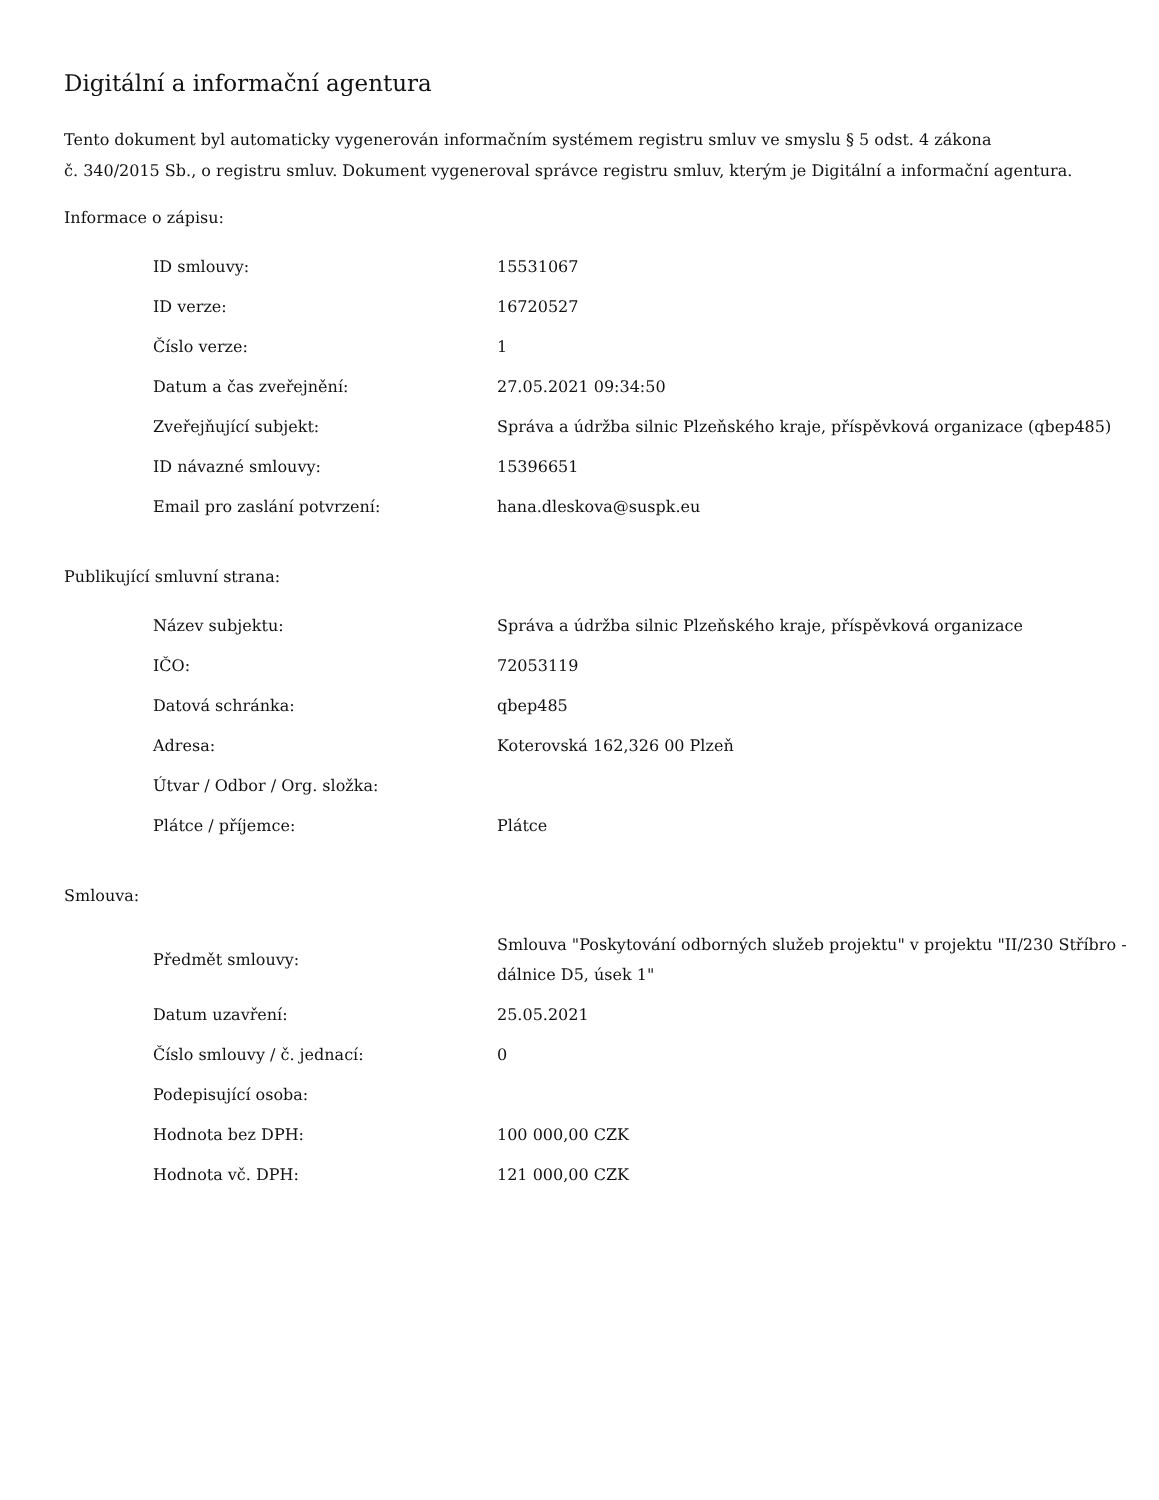Digitální a informační agentura
Tento dokument byl automaticky vygenerován informačním systémem registru smluv ve smyslu § 5 odst. 4 zákona
č. 340/2015 Sb., o registru smluv. Dokument vygeneroval správce registru smluv, kterým je Digitální a informační agentura.
Informace o zápisu:
| ID smlouvy: | 15531067 |
| ID verze: | 16720527 |
| Číslo verze: | 1 |
| Datum a čas zveřejnění: | 27.05.2021 09:34:50 |
| Zveřejňující subjekt: | Správa a údržba silnic Plzeňského kraje, příspěvková organizace (qbep485) |
| ID návazné smlouvy: | 15396651 |
| Email pro zaslání potvrzení: | hana.dleskova@suspk.eu |
Publikující smluvní strana:
| Název subjektu: | Správa a údržba silnic Plzeňského kraje, příspěvková organizace |
| IČO: | 72053119 |
| Datová schránka: | qbep485 |
| Adresa: | Koterovská 162,326 00 Plzeň |
| Útvar / Odbor / Org. složka: | |
| Plátce / příjemce: | Plátce |
Smlouva:
| Předmět smlouvy: | Smlouva "Poskytování odborných služeb projektu" v projektu "II/230 Stříbro - dálnice D5, úsek 1" |
| Datum uzavření: | 25.05.2021 |
| Číslo smlouvy / č. jednací: | 0 |
| Podepisující osoba: | |
| Hodnota bez DPH: | 100 000,00 CZK |
| Hodnota vč. DPH: | 121 000,00 CZK |